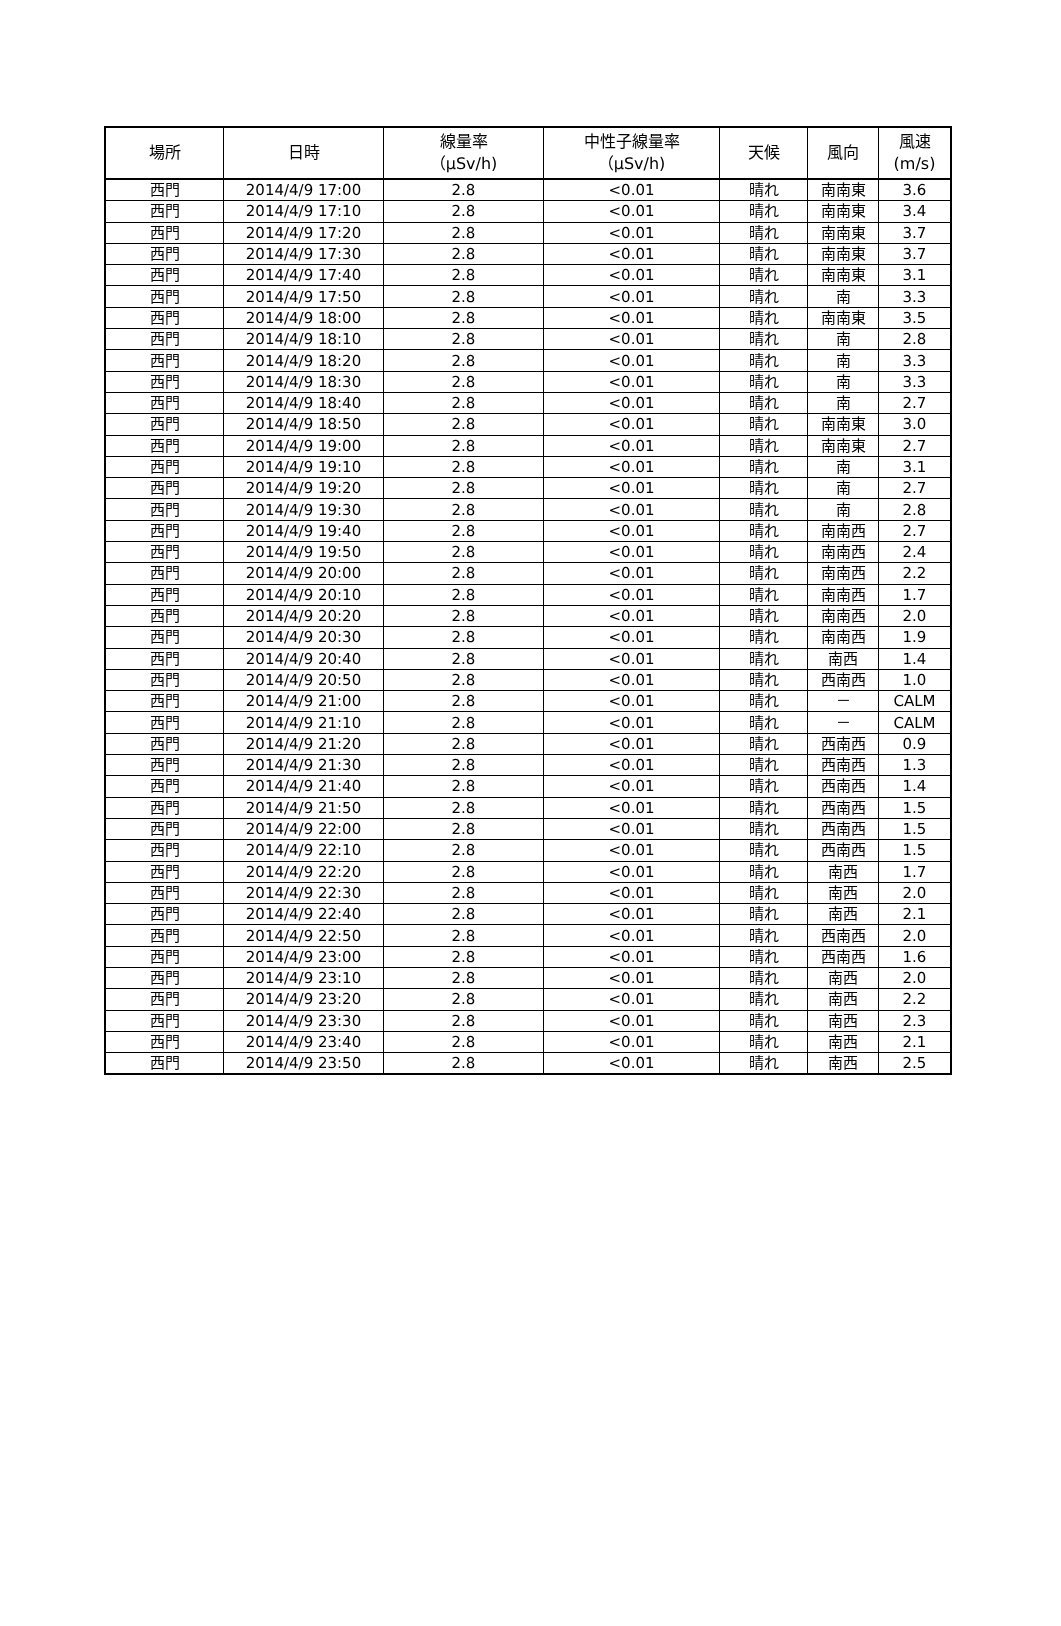| 場所 | 日時 | 線量率 （μSv/h) | 中性子線量率 （μSv/h) | 天候 | 風向 | 風速 (m/s) |
| --- | --- | --- | --- | --- | --- | --- |
| 西門 | 2014/4/9 17:00 | 2.8 | <0.01 | 晴れ | 南南東 | 3.6 |
| 西門 | 2014/4/9 17:10 | 2.8 | <0.01 | 晴れ | 南南東 | 3.4 |
| 西門 | 2014/4/9 17:20 | 2.8 | <0.01 | 晴れ | 南南東 | 3.7 |
| 西門 | 2014/4/9 17:30 | 2.8 | <0.01 | 晴れ | 南南東 | 3.7 |
| 西門 | 2014/4/9 17:40 | 2.8 | <0.01 | 晴れ | 南南東 | 3.1 |
| 西門 | 2014/4/9 17:50 | 2.8 | <0.01 | 晴れ | 南 | 3.3 |
| 西門 | 2014/4/9 18:00 | 2.8 | <0.01 | 晴れ | 南南東 | 3.5 |
| 西門 | 2014/4/9 18:10 | 2.8 | <0.01 | 晴れ | 南 | 2.8 |
| 西門 | 2014/4/9 18:20 | 2.8 | <0.01 | 晴れ | 南 | 3.3 |
| 西門 | 2014/4/9 18:30 | 2.8 | <0.01 | 晴れ | 南 | 3.3 |
| 西門 | 2014/4/9 18:40 | 2.8 | <0.01 | 晴れ | 南 | 2.7 |
| 西門 | 2014/4/9 18:50 | 2.8 | <0.01 | 晴れ | 南南東 | 3.0 |
| 西門 | 2014/4/9 19:00 | 2.8 | <0.01 | 晴れ | 南南東 | 2.7 |
| 西門 | 2014/4/9 19:10 | 2.8 | <0.01 | 晴れ | 南 | 3.1 |
| 西門 | 2014/4/9 19:20 | 2.8 | <0.01 | 晴れ | 南 | 2.7 |
| 西門 | 2014/4/9 19:30 | 2.8 | <0.01 | 晴れ | 南 | 2.8 |
| 西門 | 2014/4/9 19:40 | 2.8 | <0.01 | 晴れ | 南南西 | 2.7 |
| 西門 | 2014/4/9 19:50 | 2.8 | <0.01 | 晴れ | 南南西 | 2.4 |
| 西門 | 2014/4/9 20:00 | 2.8 | <0.01 | 晴れ | 南南西 | 2.2 |
| 西門 | 2014/4/9 20:10 | 2.8 | <0.01 | 晴れ | 南南西 | 1.7 |
| 西門 | 2014/4/9 20:20 | 2.8 | <0.01 | 晴れ | 南南西 | 2.0 |
| 西門 | 2014/4/9 20:30 | 2.8 | <0.01 | 晴れ | 南南西 | 1.9 |
| 西門 | 2014/4/9 20:40 | 2.8 | <0.01 | 晴れ | 南西 | 1.4 |
| 西門 | 2014/4/9 20:50 | 2.8 | <0.01 | 晴れ | 西南西 | 1.0 |
| 西門 | 2014/4/9 21:00 | 2.8 | <0.01 | 晴れ | － | CALM |
| 西門 | 2014/4/9 21:10 | 2.8 | <0.01 | 晴れ | － | CALM |
| 西門 | 2014/4/9 21:20 | 2.8 | <0.01 | 晴れ | 西南西 | 0.9 |
| 西門 | 2014/4/9 21:30 | 2.8 | <0.01 | 晴れ | 西南西 | 1.3 |
| 西門 | 2014/4/9 21:40 | 2.8 | <0.01 | 晴れ | 西南西 | 1.4 |
| 西門 | 2014/4/9 21:50 | 2.8 | <0.01 | 晴れ | 西南西 | 1.5 |
| 西門 | 2014/4/9 22:00 | 2.8 | <0.01 | 晴れ | 西南西 | 1.5 |
| 西門 | 2014/4/9 22:10 | 2.8 | <0.01 | 晴れ | 西南西 | 1.5 |
| 西門 | 2014/4/9 22:20 | 2.8 | <0.01 | 晴れ | 南西 | 1.7 |
| 西門 | 2014/4/9 22:30 | 2.8 | <0.01 | 晴れ | 南西 | 2.0 |
| 西門 | 2014/4/9 22:40 | 2.8 | <0.01 | 晴れ | 南西 | 2.1 |
| 西門 | 2014/4/9 22:50 | 2.8 | <0.01 | 晴れ | 西南西 | 2.0 |
| 西門 | 2014/4/9 23:00 | 2.8 | <0.01 | 晴れ | 西南西 | 1.6 |
| 西門 | 2014/4/9 23:10 | 2.8 | <0.01 | 晴れ | 南西 | 2.0 |
| 西門 | 2014/4/9 23:20 | 2.8 | <0.01 | 晴れ | 南西 | 2.2 |
| 西門 | 2014/4/9 23:30 | 2.8 | <0.01 | 晴れ | 南西 | 2.3 |
| 西門 | 2014/4/9 23:40 | 2.8 | <0.01 | 晴れ | 南西 | 2.1 |
| 西門 | 2014/4/9 23:50 | 2.8 | <0.01 | 晴れ | 南西 | 2.5 |